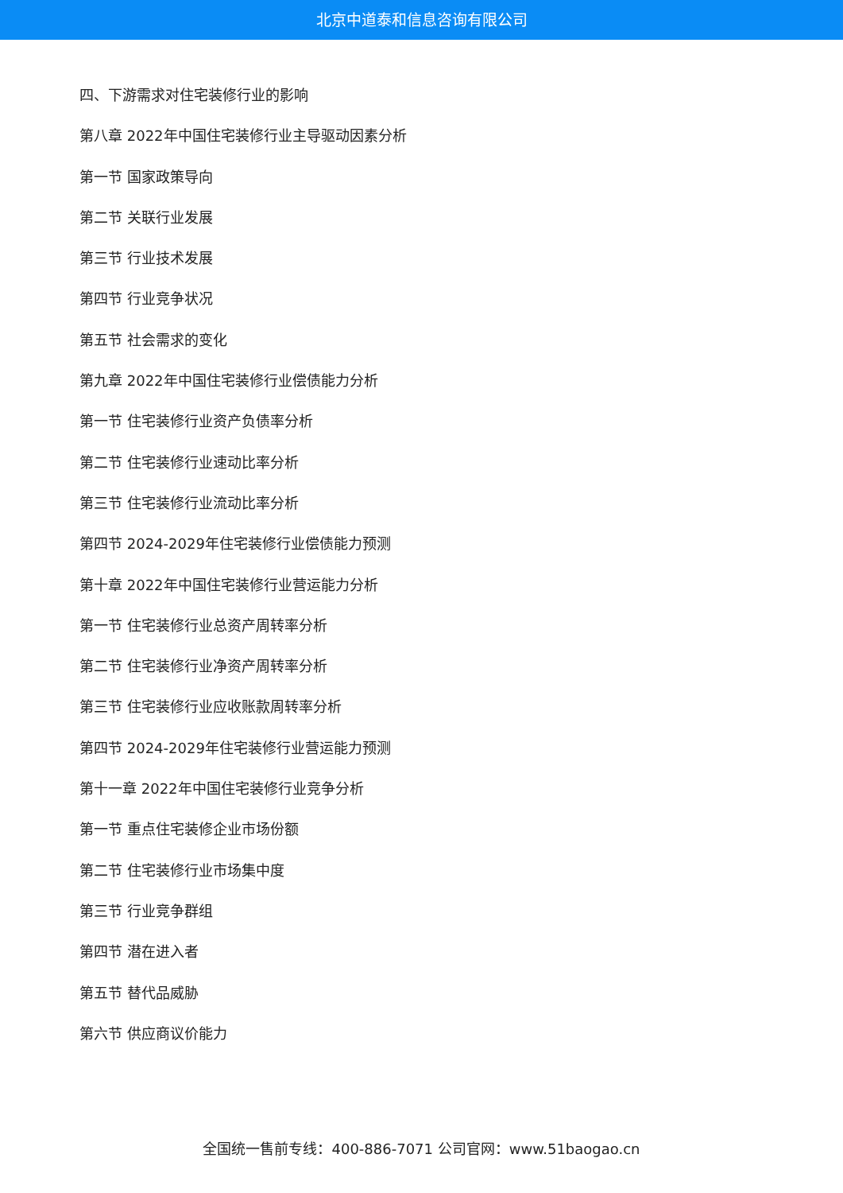北京中道泰和信息咨询有限公司
四、下游需求对住宅装修行业的影响
第八章 2022年中国住宅装修行业主导驱动因素分析
第一节 国家政策导向
第二节 关联行业发展
第三节 行业技术发展
第四节 行业竞争状况
第五节 社会需求的变化
第九章 2022年中国住宅装修行业偿债能力分析
第一节 住宅装修行业资产负债率分析
第二节 住宅装修行业速动比率分析
第三节 住宅装修行业流动比率分析
第四节 2024-2029年住宅装修行业偿债能力预测
第十章 2022年中国住宅装修行业营运能力分析
第一节 住宅装修行业总资产周转率分析
第二节 住宅装修行业净资产周转率分析
第三节 住宅装修行业应收账款周转率分析
第四节 2024-2029年住宅装修行业营运能力预测
第十一章 2022年中国住宅装修行业竞争分析
第一节 重点住宅装修企业市场份额
第二节 住宅装修行业市场集中度
第三节 行业竞争群组
第四节 潜在进入者
第五节 替代品威胁
第六节 供应商议价能力
全国统一售前专线：400-886-7071 公司官网：www.51baogao.cn